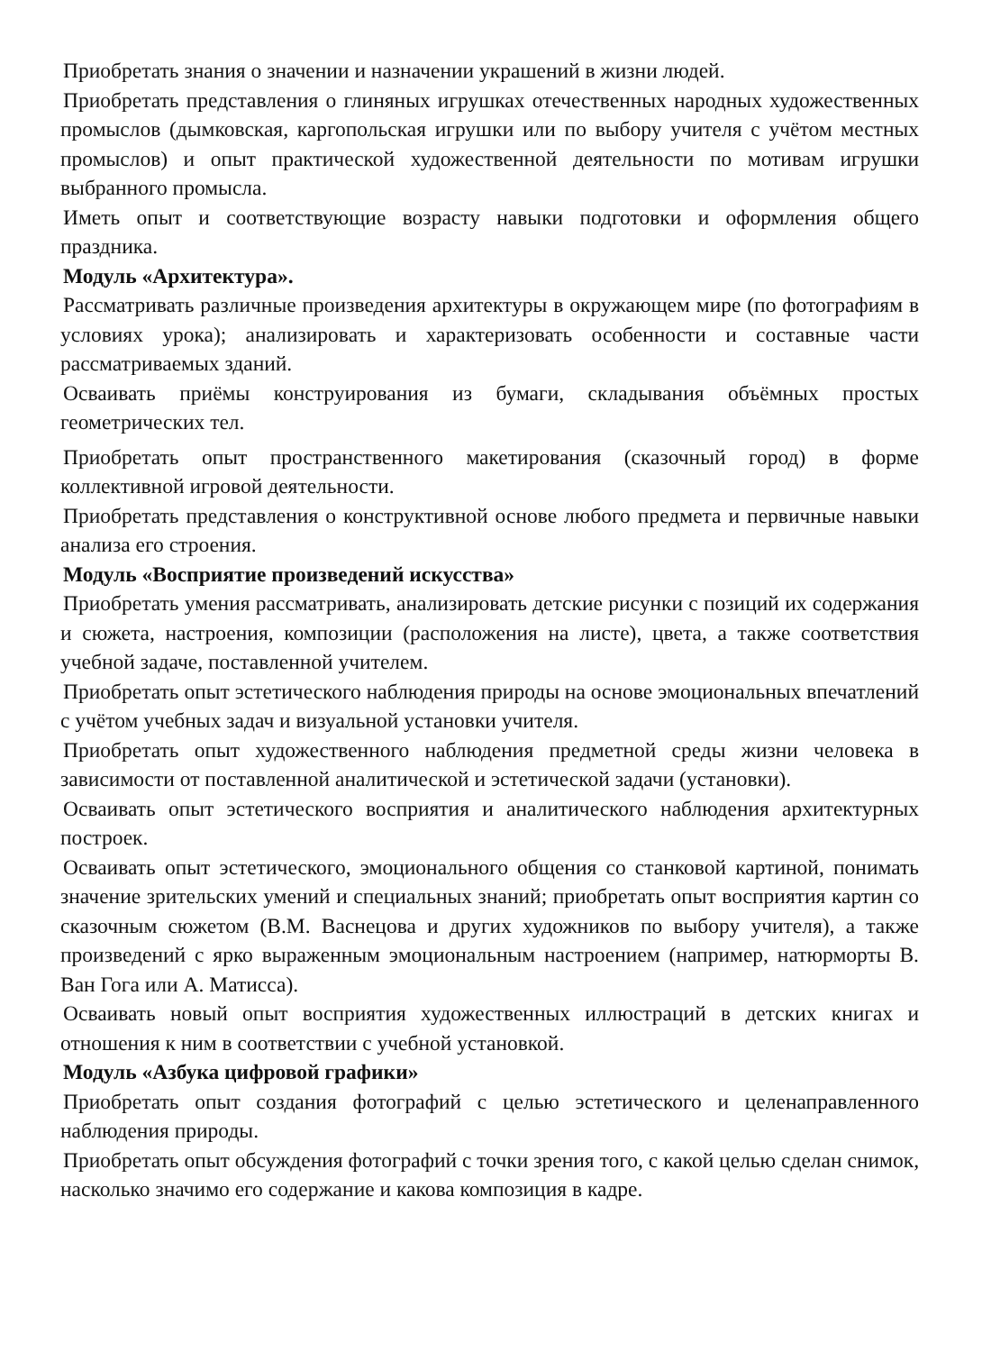Приобретать знания о значении и назначении украшений в жизни людей.
Приобретать представления о глиняных игрушках отечественных народных художественных промыслов (дымковская, каргопольская игрушки или по выбору учителя с учётом местных промыслов) и опыт практической художественной деятельности по мотивам игрушки выбранного промысла.
Иметь опыт и соответствующие возрасту навыки подготовки и оформления общего праздника.
Модуль «Архитектура».
Рассматривать различные произведения архитектуры в окружающем мире (по фотографиям в условиях урока); анализировать и характеризовать особенности и составные части рассматриваемых зданий.
Осваивать приёмы конструирования из бумаги, складывания объёмных простых геометрических тел.
Приобретать опыт пространственного макетирования (сказочный город) в форме коллективной игровой деятельности.
Приобретать представления о конструктивной основе любого предмета и первичные навыки анализа его строения.
Модуль «Восприятие произведений искусства»
Приобретать умения рассматривать, анализировать детские рисунки с позиций их содержания и сюжета, настроения, композиции (расположения на листе), цвета, а также соответствия учебной задаче, поставленной учителем.
Приобретать опыт эстетического наблюдения природы на основе эмоциональных впечатлений с учётом учебных задач и визуальной установки учителя.
Приобретать опыт художественного наблюдения предметной среды жизни человека в зависимости от поставленной аналитической и эстетической задачи (установки).
Осваивать опыт эстетического восприятия и аналитического наблюдения архитектурных построек.
Осваивать опыт эстетического, эмоционального общения со станковой картиной, понимать значение зрительских умений и специальных знаний; приобретать опыт восприятия картин со сказочным сюжетом (В.М. Васнецова и других художников по выбору учителя), а также произведений с ярко выраженным эмоциональным настроением (например, натюрморты В. Ван Гога или А. Матисса).
Осваивать новый опыт восприятия художественных иллюстраций в детских книгах и отношения к ним в соответствии с учебной установкой.
Модуль «Азбука цифровой графики»
Приобретать опыт создания фотографий с целью эстетического и целенаправленного наблюдения природы.
Приобретать опыт обсуждения фотографий с точки зрения того, с какой целью сделан снимок, насколько значимо его содержание и какова композиция в кадре.